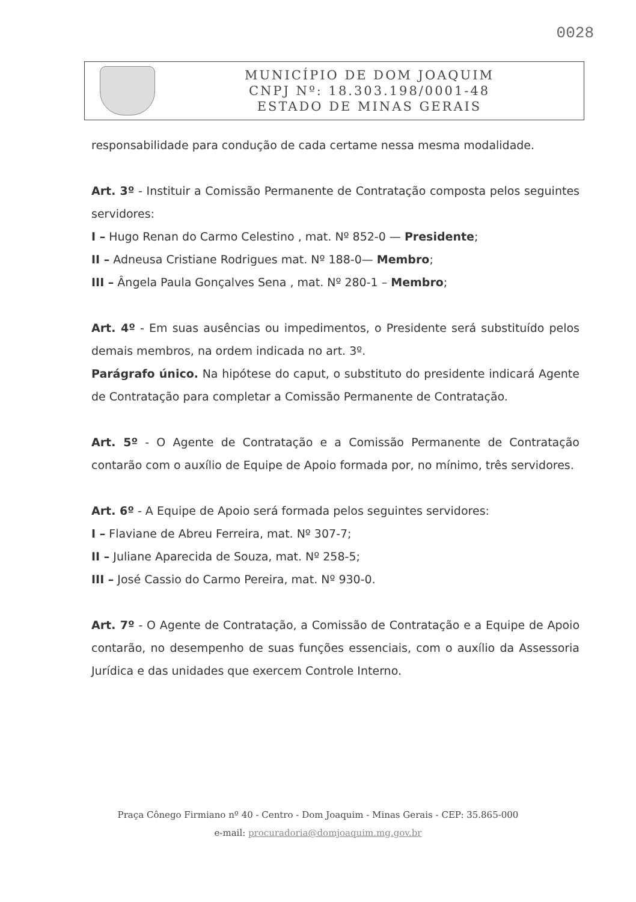0028
MUNICÍPIO DE DOM JOAQUIM
CNPJ Nº: 18.303.198/0001-48
ESTADO DE MINAS GERAIS
responsabilidade para condução de cada certame nessa mesma modalidade.
Art. 3º - Instituir a Comissão Permanente de Contratação composta pelos seguintes servidores:
I – Hugo Renan do Carmo Celestino , mat. Nº 852-0 — Presidente;
II – Adneusa Cristiane Rodrigues mat. Nº 188-0— Membro;
III – Ângela Paula Gonçalves Sena , mat. Nº 280-1 – Membro;
Art. 4º - Em suas ausências ou impedimentos, o Presidente será substituído pelos demais membros, na ordem indicada no art. 3º.
Parágrafo único. Na hipótese do caput, o substituto do presidente indicará Agente de Contratação para completar a Comissão Permanente de Contratação.
Art. 5º - O Agente de Contratação e a Comissão Permanente de Contratação contarão com o auxílio de Equipe de Apoio formada por, no mínimo, três servidores.
Art. 6º - A Equipe de Apoio será formada pelos seguintes servidores:
I – Flaviane de Abreu Ferreira, mat. Nº 307-7;
II – Juliane Aparecida de Souza, mat. Nº 258-5;
III – José Cassio do Carmo Pereira, mat. Nº 930-0.
Art. 7º - O Agente de Contratação, a Comissão de Contratação e a Equipe de Apoio contarão, no desempenho de suas funções essenciais, com o auxílio da Assessoria Jurídica e das unidades que exercem Controle Interno.
Praça Cônego Firmiano nº 40 - Centro - Dom Joaquim - Minas Gerais - CEP: 35.865-000
e-mail: procuradoria@domjoaquim.mg.gov.br